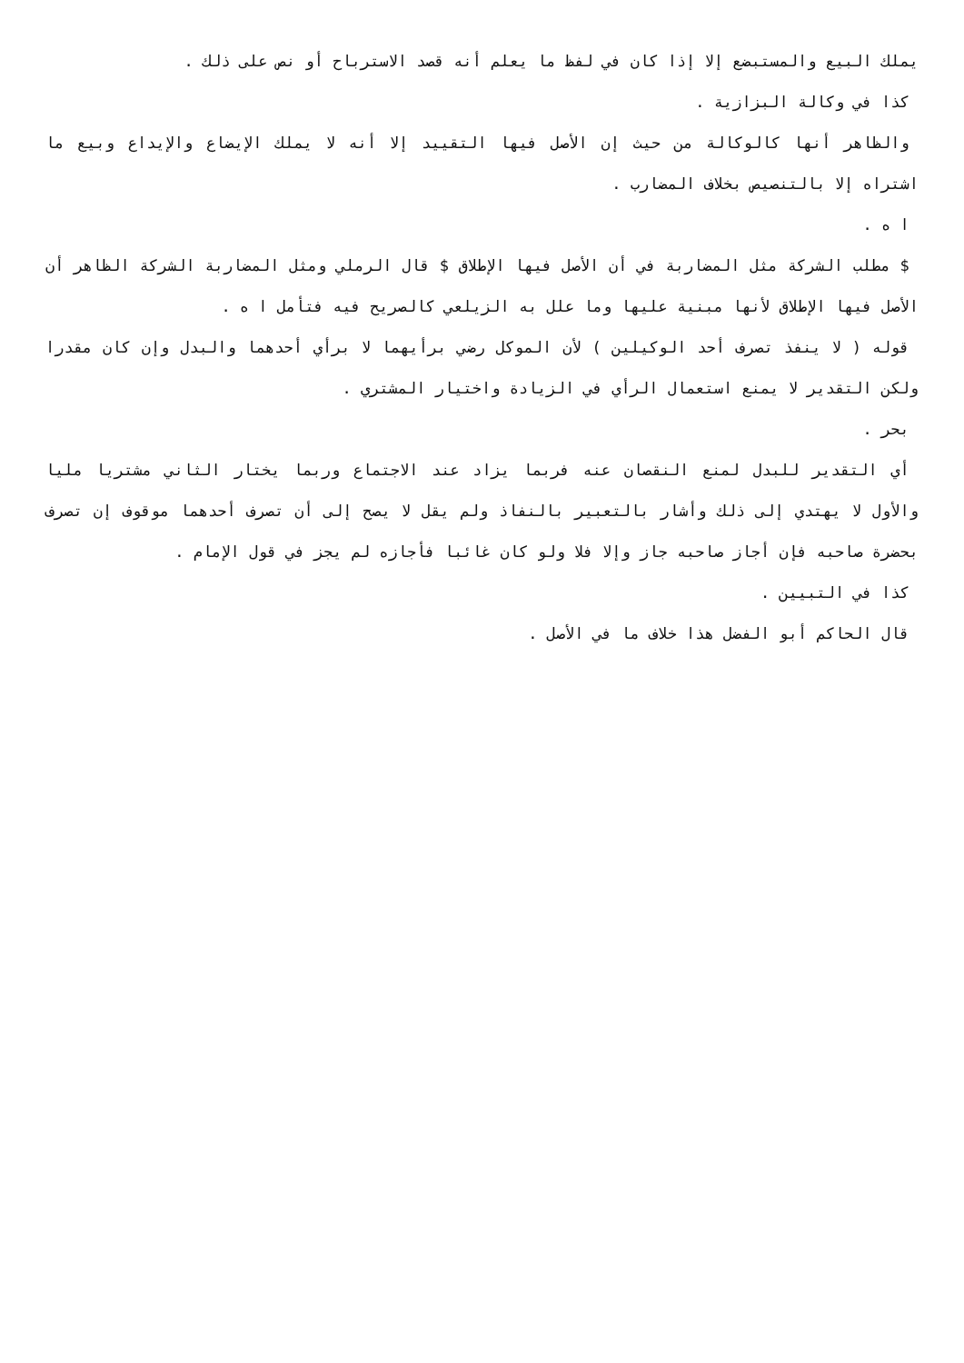يملك البيع والمستبضع إلا إذا كان في لفظ ما يعلم أنه قصد الاسترباح أو نص على ذلك .
كذا في وكالة البزازية .
والظاهر أنها كالوكالة من حيث إن الأصل فيها التقييد إلا أنه لا يملك الإيضاع والإيداع وبيع ما اشتراه إلا بالتنصيص بخلاف المضارب .
ا ه .
$ مطلب الشركة مثل المضاربة في أن الأصل فيها الإطلاق $ قال الرملي ومثل المضاربة الشركة الظاهر أن الأصل فيها الإطلاق لأنها مبنية عليها وما علل به الزيلعي كالصريح فيه فتأمل ا ه .
قوله ( لا ينفذ تصرف أحد الوكيلين ) لأن الموكل رضي برأيهما لا برأي أحدهما والبدل وإن كان مقدرا ولكن التقدير لا يمنع استعمال الرأي في الزيادة واختيار المشتري .
بحر .
أي التقدير للبدل لمنع النقصان عنه فربما يزاد عند الاجتماع وربما يختار الثاني مشتريا مليا والأول لا يهتدي إلى ذلك وأشار بالتعبير بالنفاذ ولم يقل لا يصح إلى أن تصرف أحدهما موقوف إن تصرف بحضرة صاحبه فإن أجاز صاحبه جاز وإلا فلا ولو كان غائبا فأجازه لم يجز في قول الإمام .
كذا في التبيين .
قال الحاكم أبو الفضل هذا خلاف ما في الأصل .